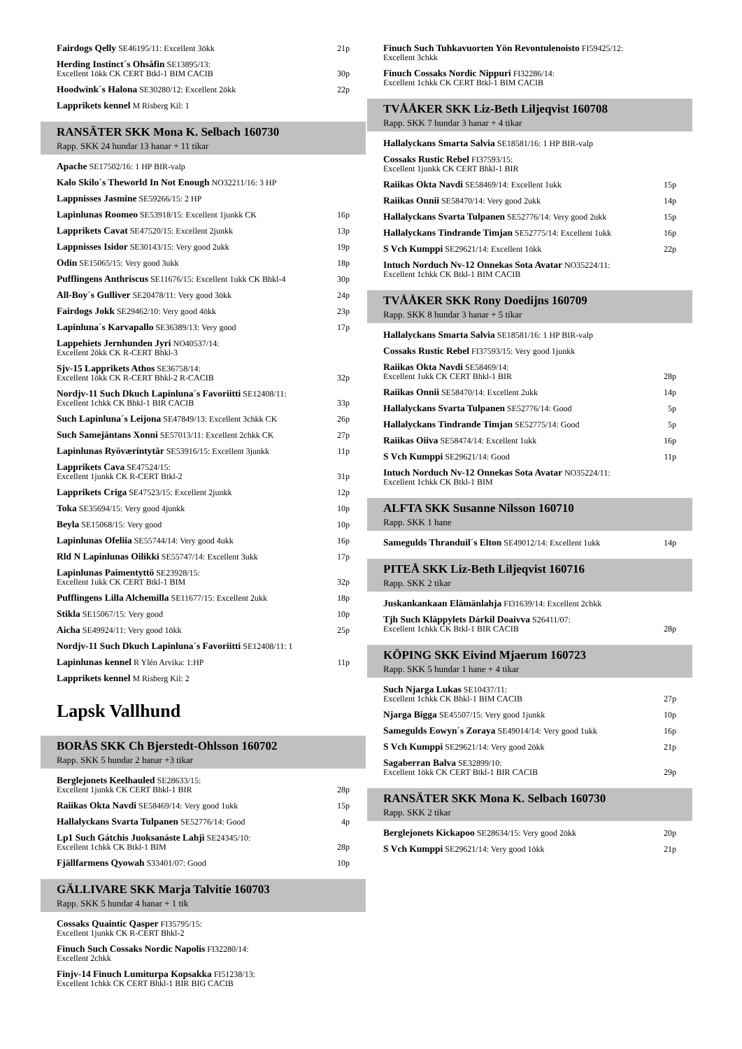Fairdogs Qelly SE46195/11: Excellent 3ökk
21p
Herding Instinct´s Ohsåfin SE13895/13:
Excellent 1ökk CK CERT Btkl-1 BIM CACIB
30p
Hoodwink´s Halona SE30280/12: Excellent 2ökk
22p
Lapprikets kennel M Risberg Kil: 1
RANSÄTER SKK Mona K. Selbach 160730
Rapp. SKK 24 hundar 13 hanar + 11 tikar
Apache SE17502/16: 1 HP BIR-valp
Kalo Skilo´s Theworld In Not Enough NO32211/16: 3 HP
Lappnisses Jasmine SE59266/15: 2 HP
Lapinlunas Roomeo SE53918/15: Excellent 1junkk CK
16p
Lapprikets Cavat SE47520/15: Excellent 2junkk
13p
Lappnisses Isidor SE30143/15: Very good 2ukk
19p
Odin SE15065/15: Very good 3ukk
18p
Pufflingens Anthriscus SE11676/15: Excellent 1ukk CK Bhkl-4
30p
All-Boy´s Gulliver SE20478/11: Very good 3ökk
24p
Fairdogs Jokk SE29462/10: Very good 4ökk
23p
Lapinluna´s Karvapallo SE36389/13: Very good
17p
Lappehiets Jernhunden Jyri NO40537/14:
Excellent 2ökk CK R-CERT Bhkl-3
Sjv-15 Lapprikets Athos SE36758/14:
Excellent 1ökk CK R-CERT Bhkl-2 R-CACIB
32p
Nordjv-11 Such Dkuch Lapinluna´s Favoriitti SE12408/11:
Excellent 1chkk CK Bhkl-1 BIR CACIB
33p
Such Lapinluna´s Leijona SE47849/13: Excellent 3chkk CK
26p
Such Samejäntans Xonni SE57013/11: Excellent 2chkk CK
27p
Lapinlunas Ryöværintytär SE53916/15: Excellent 3junkk
11p
Lapprikets Cava SE47524/15:
Excellent 1junkk CK R-CERT Btkl-2
31p
Lapprikets Criga SE47523/15: Excellent 2junkk
12p
Toka SE35694/15: Very good 4junkk
10p
Beyla SE15068/15: Very good
10p
Lapinlunas Ofeliia SE55744/14: Very good 4ukk
16p
Rld N Lapinlunas Oilikki SE55747/14: Excellent 3ukk
17p
Lapinlunas Paimentyttö SE23928/15:
Excellent 1ukk CK CERT Btkl-1 BIM
32p
Pufflingens Lilla Alchemilla SE11677/15: Excellent 2ukk
18p
Stikla SE15067/15: Very good
10p
Aicha SE49924/11: Very good 1ökk
25p
Nordjv-11 Such Dkuch Lapinluna´s Favoriitti SE12408/11: 1
Lapinlunas kennel R Ylén Arvika: 1:HP
11p
Lapprikets kennel M Risberg Kil: 2
Lapsk Vallhund
BORÅS SKK Ch Bjerstedt-Ohlsson 160702
Rapp. SKK 5 hundar 2 hanar +3 tikar
Berglejonets Keelhauled SE28633/15:
Excellent 1junkk CK CERT Bhkl-1 BIR
28p
Raiikas Okta Navdi SE58469/14: Very good 1ukk
15p
Hallalyckans Svarta Tulpanen SE52776/14: Good
4p
Lp1 Such Gátchis Juoksanáste Lahji SE24345/10:
Excellent 1chkk CK Btkl-1 BIM
28p
Fjällfarmens Qyowah S33401/07: Good
10p
GÄLLIVARE SKK Marja Talvitie 160703
Rapp. SKK 5 hundar 4 hanar + 1 tik
Cossaks Quaintic Qasper FI35795/15:
Excellent 1junkk CK R-CERT Bhkl-2
Finuch Such Cossaks Nordic Napolis FI32280/14:
Excellent 2chkk
Finjv-14 Finuch Lumiturpa Kopsakka FI51238/13:
Excellent 1chkk CK CERT Bhkl-1 BIR BIG CACIB
Finuch Such Tuhkavuorten Yön Revontulenoisto FI59425/12:
Excellent 3chkk
Finuch Cossaks Nordic Nippuri FI32286/14:
Excellent 1chkk CK CERT Btkl-1 BIM CACIB
TVÅÅKER SKK Liz-Beth Liljeqvist 160708
Rapp. SKK 7 hundar 3 hanar + 4 tikar
Hallalyckans Smarta Salvia SE18581/16: 1 HP BIR-valp
Cossaks Rustic Rebel FI37593/15:
Excellent 1junkk CK CERT Bhkl-1 BIR
Raiikas Okta Navdi SE58469/14: Excellent 1ukk
15p
Raiikas Onnii SE58470/14: Very good 2ukk
14p
Hallalyckans Svarta Tulpanen SE52776/14: Very good 2ukk
15p
Hallalyckans Tindrande Timjan SE52775/14: Excellent 1ukk
16p
S Vch Kumppi SE29621/14: Excellent 1ökk
22p
Intuch Norduch Nv-12 Onnekas Sota Avatar NO35224/11:
Excellent 1chkk CK Btkl-1 BIM CACIB
TVÅÅKER SKK Rony Doedijns 160709
Rapp. SKK 8 hundar 3 hanar + 5 tikar
Hallalyckans Smarta Salvia SE18581/16: 1 HP BIR-valp
Cossaks Rustic Rebel FI37593/15: Very good 1junkk
Raiikas Okta Navdi SE58469/14:
Excellent 1ukk CK CERT Bhkl-1 BIR
28p
Raiikas Onnii SE58470/14: Excellent 2ukk
14p
Hallalyckans Svarta Tulpanen SE52776/14: Good
5p
Hallalyckans Tindrande Timjan SE52775/14: Good
5p
Raiikas Oiiva SE58474/14: Excellent 1ukk
16p
S Vch Kumppi SE29621/14: Good
11p
Intuch Norduch Nv-12 Onnekas Sota Avatar NO35224/11:
Excellent 1chkk CK Btkl-1 BIM
ALFTA SKK Susanne Nilsson 160710
Rapp. SKK 1 hane
Samegulds Thranduil´s Elton SE49012/14: Excellent 1ukk
14p
PITEÅ SKK Liz-Beth Liljeqvist 160716
Rapp. SKK 2 tikar
Juskankankaan Elämänlahja FI31639/14: Excellent 2chkk
Tjh Such Kläppylets Dárkil Doaivva S26411/07:
Excellent 1chkk CK Btkl-1 BIR CACIB
28p
KÖPING SKK Eivind Mjaerum 160723
Rapp. SKK 5 hundar 1 hane + 4 tikar
Such Njarga Lukas SE10437/11:
Excellent 1chkk CK Bhkl-1 BIM CACIB
27p
Njarga Bigga SE45507/15: Very good 1junkk
10p
Samegulds Eowyn´s Zoraya SE49014/14: Very good 1ukk
16p
S Vch Kumppi SE29621/14: Very good 2ökk
21p
Sagaberran Balva SE32899/10:
Excellent 1ökk CK CERT Btkl-1 BIR CACIB
29p
RANSÄTER SKK Mona K. Selbach 160730
Rapp. SKK 2 tikar
Berglejonets Kickapoo SE28634/15: Very good 2ökk
20p
S Vch Kumppi SE29621/14: Very good 1ökk
21p